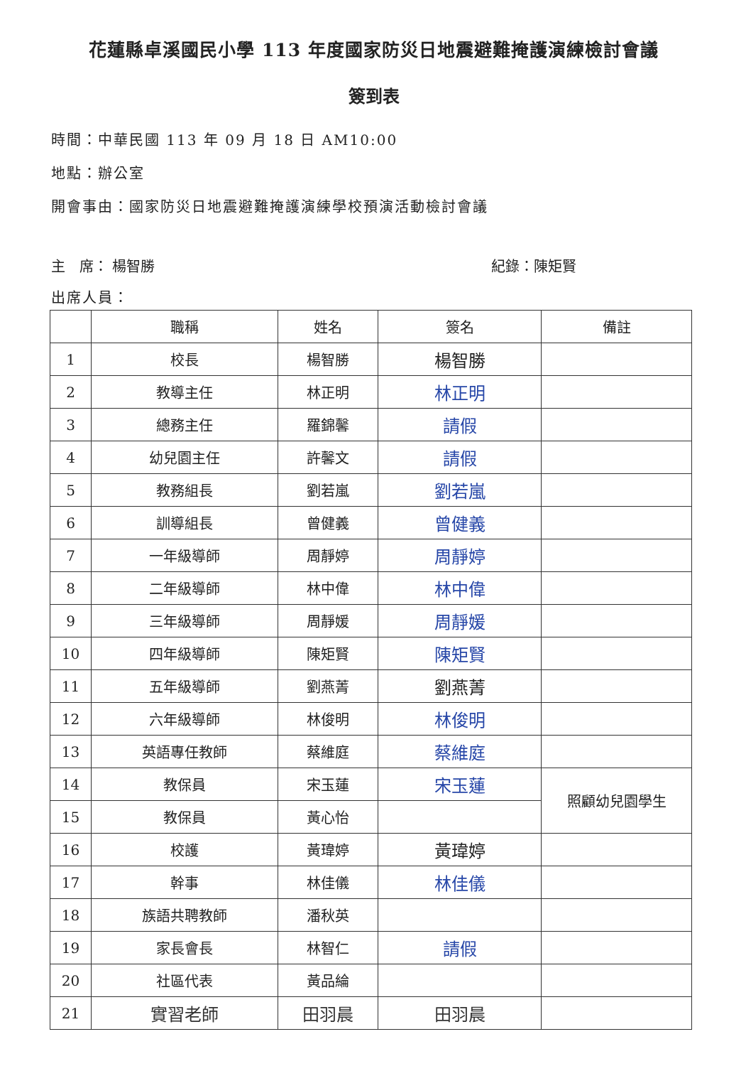花蓮縣卓溪國民小學 113 年度國家防災日地震避難掩護演練檢討會議
簽到表
時間：中華民國 113 年 09 月 18 日 AM10:00
地點：辦公室
開會事由：國家防災日地震避難掩護演練學校預演活動檢討會議
主　席： 楊智勝 紀錄：陳矩賢
出席人員：
| | 職稱 | 姓名 | 簽名 | 備註 |
| --- | --- | --- | --- | --- |
| 1 | 校長 | 楊智勝 | 楊智勝 | |
| 2 | 教導主任 | 林正明 | 林正明 | |
| 3 | 總務主任 | 羅錦馨 | 請假 | |
| 4 | 幼兒園主任 | 許馨文 | 請假 | |
| 5 | 教務組長 | 劉若嵐 | 劉若嵐 | |
| 6 | 訓導組長 | 曾健義 | 曾健義 | |
| 7 | 一年級導師 | 周靜婷 | 周靜婷 | |
| 8 | 二年級導師 | 林中偉 | 林中偉 | |
| 9 | 三年級導師 | 周靜媛 | 周靜媛 | |
| 10 | 四年級導師 | 陳矩賢 | 陳矩賢 | |
| 11 | 五年級導師 | 劉燕菁 | 劉燕菁 | |
| 12 | 六年級導師 | 林俊明 | 林俊明 | |
| 13 | 英語專任教師 | 蔡維庭 | 蔡維庭 | |
| 14 | 教保員 | 宋玉蓮 | 宋玉蓮 | 照顧幼兒園學生 |
| 15 | 教保員 | 黃心怡 | | |
| 16 | 校護 | 黃瑋婷 | 黃瑋婷 | |
| 17 | 幹事 | 林佳儀 | 林佳儀 | |
| 18 | 族語共聘教師 | 潘秋英 | | |
| 19 | 家長會長 | 林智仁 | 請假 | |
| 20 | 社區代表 | 黃品綸 | | |
| 21 | 實習老師 | 田羽晨 | 田羽晨 | |